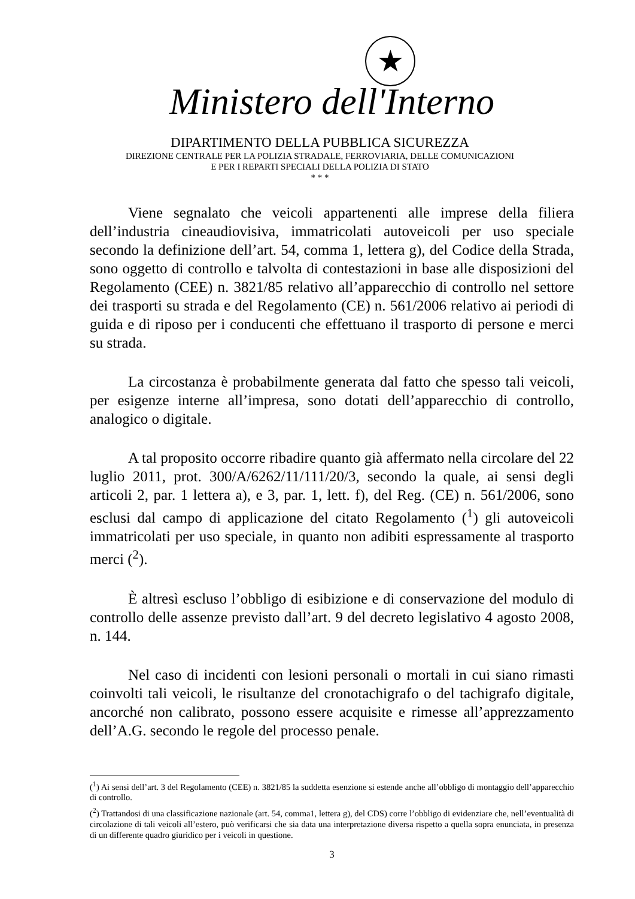★
Ministero dell'Interno
DIPARTIMENTO DELLA PUBBLICA SICUREZZA
DIREZIONE CENTRALE PER LA POLIZIA STRADALE, FERROVIARIA, DELLE COMUNICAZIONI
E PER I REPARTI SPECIALI DELLA POLIZIA DI STATO
* * *
Viene segnalato che veicoli appartenenti alle imprese della filiera dell’industria cineaudiovisiva, immatricolati autoveicoli per uso speciale secondo la definizione dell’art. 54, comma 1, lettera g), del Codice della Strada, sono oggetto di controllo e talvolta di contestazioni in base alle disposizioni del Regolamento (CEE) n. 3821/85 relativo all’apparecchio di controllo nel settore dei trasporti su strada e del Regolamento (CE) n. 561/2006 relativo ai periodi di guida e di riposo per i conducenti che effettuano il trasporto di persone e merci su strada.
La circostanza è probabilmente generata dal fatto che spesso tali veicoli, per esigenze interne all’impresa, sono dotati dell’apparecchio di controllo, analogico o digitale.
A tal proposito occorre ribadire quanto già affermato nella circolare del 22 luglio 2011, prot. 300/A/6262/11/111/20/3, secondo la quale, ai sensi degli articoli 2, par. 1 lettera a), e 3, par. 1, lett. f), del Reg. (CE) n. 561/2006, sono esclusi dal campo di applicazione del citato Regolamento (<sup>1</sup>) gli autoveicoli immatricolati per uso speciale, in quanto non adibiti espressamente al trasporto merci (<sup>2</sup>).
È altresì escluso l’obbligo di esibizione e di conservazione del modulo di controllo delle assenze previsto dall’art. 9 del decreto legislativo 4 agosto 2008, n. 144.
Nel caso di incidenti con lesioni personali o mortali in cui siano rimasti coinvolti tali veicoli, le risultanze del cronotachigrafo o del tachigrafo digitale, ancorché non calibrato, possono essere acquisite e rimesse all’apprezzamento dell’A.G. secondo le regole del processo penale.
(<sup>1</sup>) Ai sensi dell’art. 3 del Regolamento (CEE) n. 3821/85 la suddetta esenzione si estende anche all’obbligo di montaggio dell’apparecchio di controllo.
(<sup>2</sup>) Trattandosi di una classificazione nazionale (art. 54, comma1, lettera g), del CDS) corre l’obbligo di evidenziare che, nell’eventualità di circolazione di tali veicoli all’estero, può verificarsi che sia data una interpretazione diversa rispetto a quella sopra enunciata, in presenza di un differente quadro giuridico per i veicoli in questione.
3